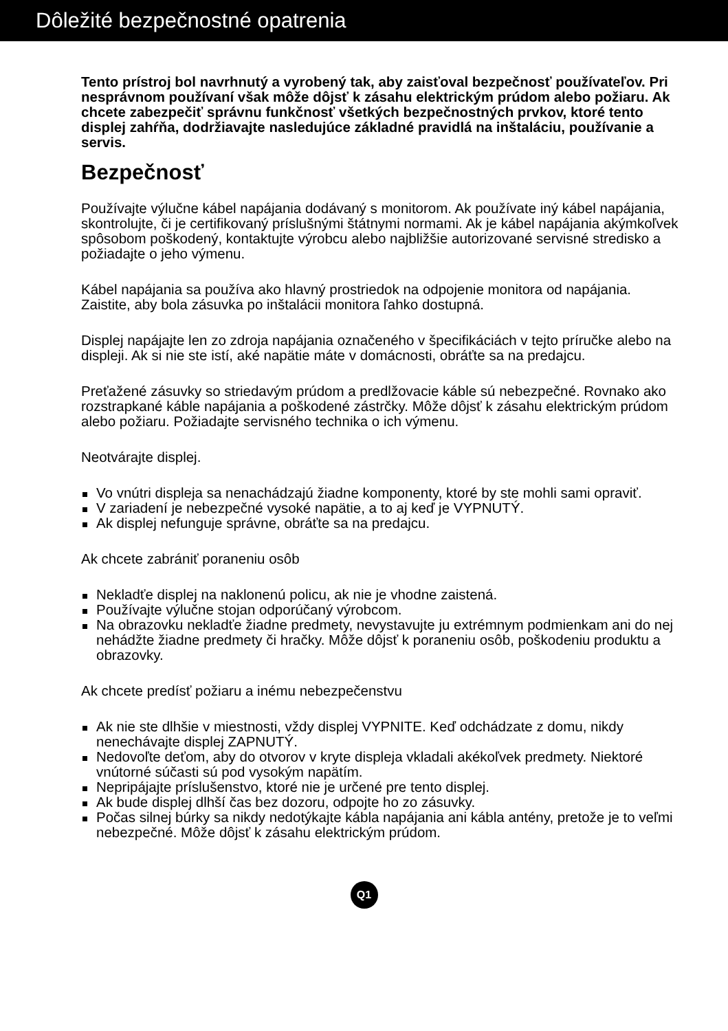Dôležité bezpečnostné opatrenia
Tento prístroj bol navrhnutý a vyrobený tak, aby zaisťoval bezpečnosť používateľov. Pri nesprávnom používaní však môže dôjsť k zásahu elektrickým prúdom alebo požiaru. Ak chcete zabezpečiť správnu funkčnosť všetkých bezpečnostných prvkov, ktoré tento displej zahŕňa, dodržiavajte nasledujúce základné pravidlá na inštaláciu, používanie a servis.
Bezpečnosť
Používajte výlučne kábel napájania dodávaný s monitorom. Ak používate iný kábel napájania, skontrolujte, či je certifikovaný príslušnými štátnymi normami. Ak je kábel napájania akýmkoľvek spôsobom poškodený, kontaktujte výrobcu alebo najbližšie autorizované servisné stredisko a požiadajte o jeho výmenu.
Kábel napájania sa používa ako hlavný prostriedok na odpojenie monitora od napájania. Zaistite, aby bola zásuvka po inštalácii monitora ľahko dostupná.
Displej napájajte len zo zdroja napájania označeného v špecifikáciách v tejto príručke alebo na displeji. Ak si nie ste istí, aké napätie máte v domácnosti, obráťte sa na predajcu.
Preťažené zásuvky so striedavým prúdom a predlžovacie káble sú nebezpečné. Rovnako ako rozstrapkané káble napájania a poškodené zástrčky. Môže dôjsť k zásahu elektrickým prúdom alebo požiaru. Požiadajte servisného technika o ich výmenu.
Neotvárajte displej.
Vo vnútri displeja sa nenachádzajú žiadne komponenty, ktoré by ste mohli sami opraviť.
V zariadení je nebezpečné vysoké napätie, a to aj keď je VYPNUTÝ.
Ak displej nefunguje správne, obráťte sa na predajcu.
Ak chcete zabrániť poraneniu osôb
Nekladťe displej na naklonenú policu, ak nie je vhodne zaistená.
Používajte výlučne stojan odporúčaný výrobcom.
Na obrazovku nekladťe žiadne predmety, nevystavujte ju extrémnym podmienkam ani do nej nehádžte žiadne predmety či hračky. Môže dôjsť k poraneniu osôb, poškodeniu produktu a obrazovky.
Ak chcete predísť požiaru a inému nebezpečenstvu
Ak nie ste dlhšie v miestnosti, vždy displej VYPNITE. Keď odchádzate z domu, nikdy nenechávajte displej ZAPNUTÝ.
Nedovoľte deťom, aby do otvorov v kryte displeja vkladali akékoľvek predmety. Niektoré vnútorné súčasti sú pod vysokým napätím.
Nepripájajte príslušenstvo, ktoré nie je určené pre tento displej.
Ak bude displej dlhší čas bez dozoru, odpojte ho zo zásuvky.
Počas silnej búrky sa nikdy nedotýkajte kábla napájania ani kábla antény, pretože je to veľmi nebezpečné. Môže dôjsť k zásahu elektrickým prúdom.
Q1